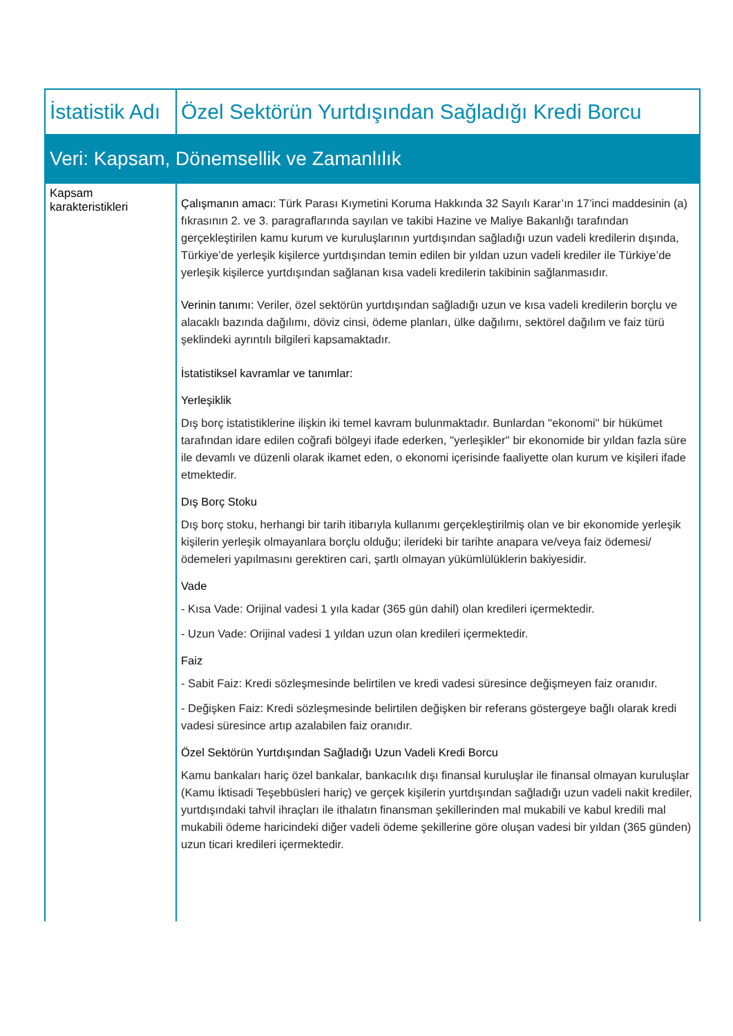| İstatistik Adı | Özel Sektörün Yurtdışından Sağladığı Kredi Borcu |
| Veri: Kapsam, Dönemsellik ve Zamanlılık | |
| Kapsam karakteristikleri | Çalışmanın amacı: Türk Parası Kıymetini Koruma Hakkında 32 Sayılı Karar’ın 17’inci maddesinin (a) fıkrasının 2. ve 3. paragraflarında sayılan ve takibi Hazine ve Maliye Bakanlığı tarafından gerçekleştirilen kamu kurum ve kuruluşlarının yurtdışından sağladığı uzun vadeli kredilerin dışında, Türkiye’de yerleşik kişilerce yurtdışından temin edilen bir yıldan uzun vadeli krediler ile Türkiye’de yerleşik kişilerce yurtdışından sağlanan kısa vadeli kredilerin takibinin sağlanmasıdır. Verinin tanımı: Veriler, özel sektörün yurtdışından sağladığı uzun ve kısa vadeli kredilerin borçlu ve alacaklı bazında dağılımı, döviz cinsi, ödeme planları, ülke dağılımı, sektörel dağılım ve faiz türü şeklindeki ayrıntılı bilgileri kapsamaktadır. İstatistiksel kavramlar ve tanımlar: Yerleşiklik Dış borç istatistiklerine ilişkin iki temel kavram bulunmaktadır. Bunlardan ''ekonomi'' bir hükümet tarafından idare edilen coğrafi bölgeyi ifade ederken, ''yerleşikler'' bir ekonomide bir yıldan fazla süre ile devamlı ve düzenli olarak ikamet eden, o ekonomi içerisinde faaliyette olan kurum ve kişileri ifade etmektedir. Dış Borç Stoku Dış borç stoku, herhangi bir tarih itibarıyla kullanımı gerçekleştirilmiş olan ve bir ekonomide yerleşik kişilerin yerleşik olmayanlara borçlu olduğu; ilerideki bir tarihte anapara ve/veya faiz ödemesi/ödemeleri yapılmasını gerektiren cari, şartlı olmayan yükümlülüklerin bakiyesidir. Vade - Kısa Vade: Orijinal vadesi 1 yıla kadar (365 gün dahil) olan kredileri içermektedir. - Uzun Vade: Orijinal vadesi 1 yıldan uzun olan kredileri içermektedir. Faiz - Sabit Faiz: Kredi sözleşmesinde belirtilen ve kredi vadesi süresince değişmeyen faiz oranıdır. - Değişken Faiz: Kredi sözleşmesinde belirtilen değişken bir referans göstergeye bağlı olarak kredi vadesi süresince artıp azalabilen faiz oranıdır. Özel Sektörün Yurtdışından Sağladığı Uzun Vadeli Kredi Borcu Kamu bankaları hariç özel bankalar, bankacılık dışı finansal kuruluşlar ile finansal olmayan kuruluşlar (Kamu İktisadi Teşebbüsleri hariç) ve gerçek kişilerin yurtdışından sağladığı uzun vadeli nakit krediler, yurtdışındaki tahvil ihraçları ile ithalatın finansman şekillerinden mal mukabili ve kabul kredili mal mukabili ödeme haricindeki diğer vadeli ödeme şekillerine göre oluşan vadesi bir yıldan (365 günden) uzun ticari kredileri içermektedir. |